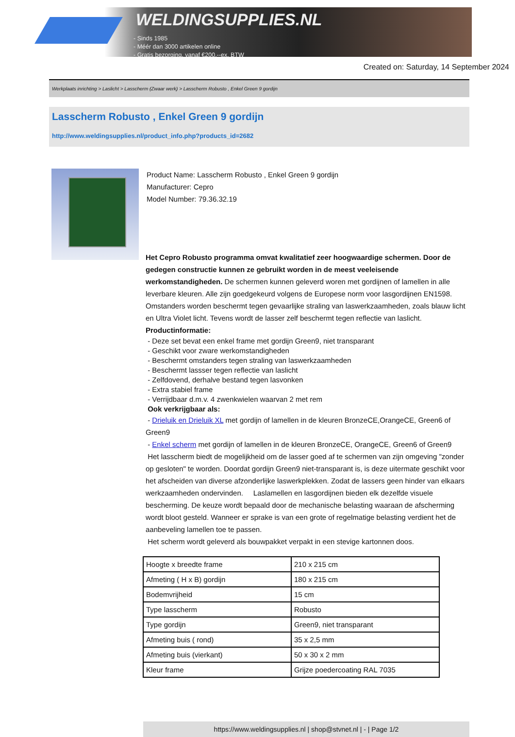WELDINGSUPPLIES.NL
- Sinds 1985
- Méér dan 3000 artikelen online
- Gratis bezorging, vanaf €200,--ex. BTW
Created on: Saturday, 14 September 2024
Werkplaats inrichting > Laslicht > Lasscherm (Zwaar werk) > Lasscherm Robusto , Enkel Green 9 gordijn
Lasscherm Robusto , Enkel Green 9 gordijn
http://www.weldingsupplies.nl/product_info.php?products_id=2682
Product Name: Lasscherm Robusto , Enkel Green 9 gordijn
Manufacturer: Cepro
Model Number: 79.36.32.19
Het Cepro Robusto programma omvat kwalitatief zeer hoogwaardige schermen. Door de gedegen constructie kunnen ze gebruikt worden in de meest veeleisende werkomstandigheden. De schermen kunnen geleverd woren met gordijnen of lamellen in alle leverbare kleuren. Alle zijn goedgekeurd volgens de Europese norm voor lasgordijnen EN1598. Omstanders worden beschermt tegen gevaarlijke straling van laswerkzaamheden, zoals blauw licht en Ultra Violet licht. Tevens wordt de lasser zelf beschermt tegen reflectie van laslicht. Productinformatie:
- Deze set bevat een enkel frame met gordijn Green9, niet transparant
- Geschikt voor zware werkomstandigheden
- Beschermt omstanders tegen straling van laswerkzaamheden
- Beschermt lassser tegen reflectie van laslicht
- Zelfdovend, derhalve bestand tegen lasvonken
- Extra stabiel frame
- Verrijdbaar d.m.v. 4 zwenkwielen waarvan 2 met rem
Ook verkrijgbaar als:
- Drieluik en Drieluik XL met gordijn of lamellen in de kleuren BronzeCE,OrangeCE, Green6 of Green9
- Enkel scherm met gordijn of lamellen in de kleuren BronzeCE, OrangeCE, Green6 of Green9
Het lasscherm biedt de mogelijkheid om de lasser goed af te schermen van zijn omgeving "zonder op gesloten" te worden. Doordat gordijn Green9 niet-transparant is, is deze uitermate geschikt voor het afscheiden van diverse afzonderlijke laswerkplekken. Zodat de lassers geen hinder van elkaars werkzaamheden ondervinden. Laslamellen en lasgordijnen bieden elk dezelfde visuele bescherming. De keuze wordt bepaald door de mechanische belasting waaraan de afscherming wordt bloot gesteld. Wanneer er sprake is van een grote of regelmatige belasting verdient het de aanbeveling lamellen toe te passen.
Het scherm wordt geleverd als bouwpakket verpakt in een stevige kartonnen doos.
| Hoogte x breedte frame | 210 x 215 cm |
| Afmeting ( H x B) gordijn | 180 x 215 cm |
| Bodemvrijheid | 15 cm |
| Type lasscherm | Robusto |
| Type gordijn | Green9, niet transparant |
| Afmeting buis ( rond) | 35 x 2,5 mm |
| Afmeting buis (vierkant) | 50 x 30 x 2 mm |
| Kleur frame | Grijze poedercoating RAL 7035 |
https://www.weldingsupplies.nl | shop@stvnet.nl | - | Page 1/2